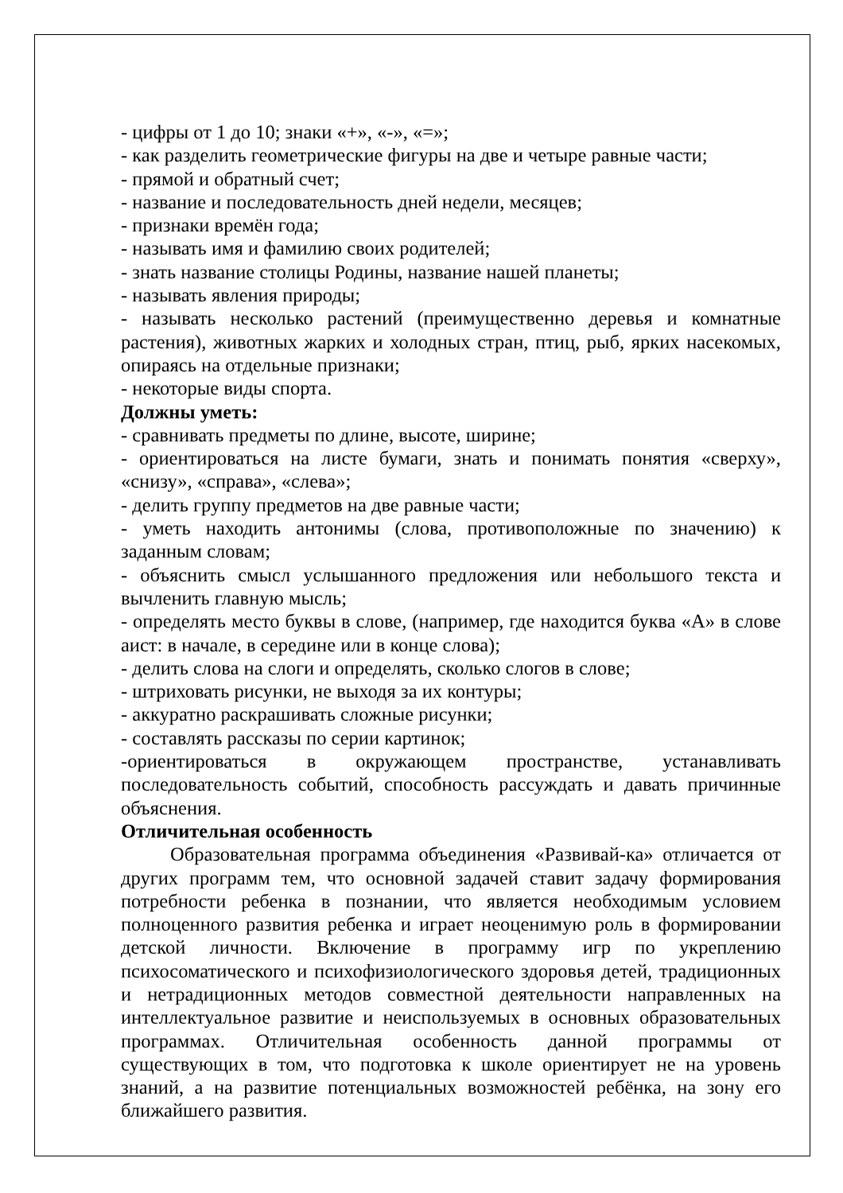- цифры от 1 до 10; знаки «+», «-», «=»;
- как разделить геометрические фигуры на две и четыре равные части;
- прямой и обратный счет;
- название и последовательность дней недели, месяцев;
- признаки времён года;
- называть имя и фамилию своих родителей;
- знать название столицы Родины, название нашей планеты;
- называть явления природы;
- называть несколько растений (преимущественно деревья и комнатные растения), животных жарких и холодных стран, птиц, рыб, ярких насекомых, опираясь на отдельные признаки;
- некоторые виды спорта.
Должны уметь:
- сравнивать предметы по длине, высоте, ширине;
- ориентироваться на листе бумаги, знать и понимать понятия «сверху», «снизу», «справа», «слева»;
- делить группу предметов на две равные части;
- уметь находить антонимы (слова, противоположные по значению) к заданным словам;
- объяснить смысл услышанного предложения или небольшого текста и вычленить главную мысль;
- определять место буквы в слове, (например, где находится буква «А» в слове аист: в начале, в середине или в конце слова);
- делить слова на слоги и определять, сколько слогов в слове;
- штриховать рисунки, не выходя за их контуры;
- аккуратно раскрашивать сложные рисунки;
- составлять рассказы по серии картинок;
-ориентироваться в окружающем пространстве, устанавливать последовательность событий, способность рассуждать и давать причинные объяснения.
Отличительная особенность
Образовательная программа объединения «Развивай-ка» отличается от других программ тем, что основной задачей ставит задачу формирования потребности ребенка в познании, что является необходимым условием полноценного развития ребенка и играет неоценимую роль в формировании детской личности. Включение в программу игр по укреплению психосоматического и психофизиологического здоровья детей, традиционных и нетрадиционных методов совместной деятельности направленных на интеллектуальное развитие и неиспользуемых в основных образовательных программах. Отличительная особенность данной программы от существующих в том, что подготовка к школе ориентирует не на уровень знаний, а на развитие потенциальных возможностей ребёнка, на зону его ближайшего развития.